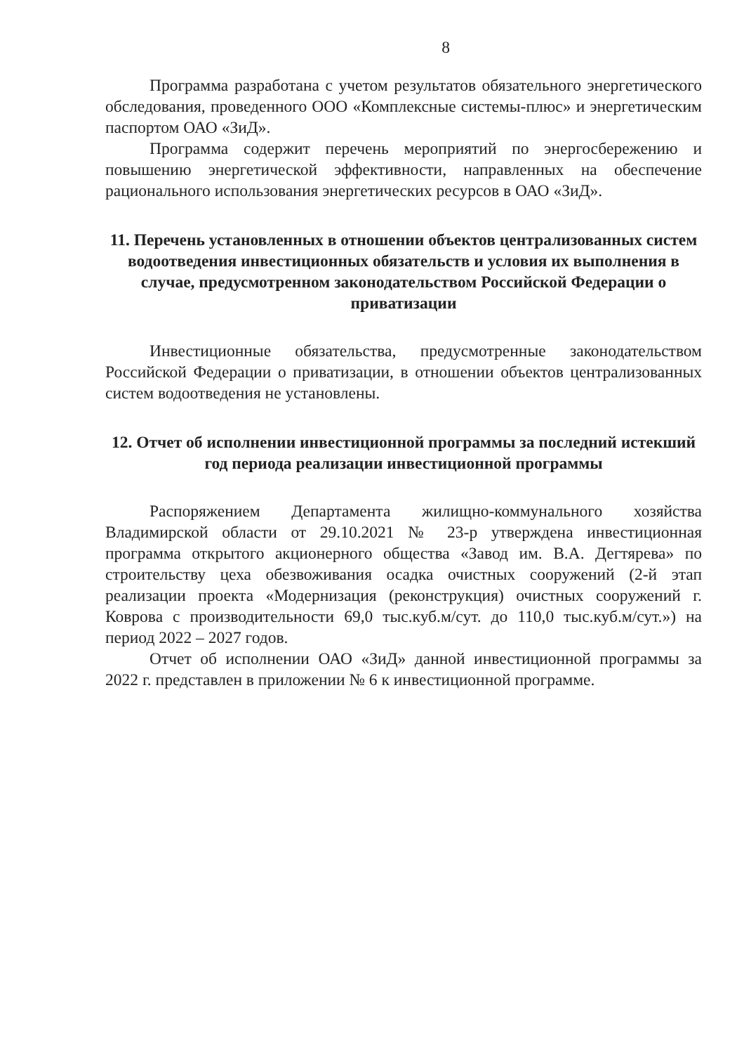8
Программа разработана с учетом результатов обязательного энергетического обследования, проведенного ООО «Комплексные системы-плюс» и энергетическим паспортом ОАО «ЗиД».
Программа содержит перечень мероприятий по энергосбережению и повышению энергетической эффективности, направленных на обеспечение рационального использования энергетических ресурсов в ОАО «ЗиД».
11. Перечень установленных в отношении объектов централизованных систем водоотведения инвестиционных обязательств и условия их выполнения в случае, предусмотренном законодательством Российской Федерации о приватизации
Инвестиционные обязательства, предусмотренные законодательством Российской Федерации о приватизации, в отношении объектов централизованных систем водоотведения не установлены.
12. Отчет об исполнении инвестиционной программы за последний истекший год периода реализации инвестиционной программы
Распоряжением Департамента жилищно-коммунального хозяйства Владимирской области от 29.10.2021 № 23-р утверждена инвестиционная программа открытого акционерного общества «Завод им. В.А. Дегтярева» по строительству цеха обезвоживания осадка очистных сооружений (2-й этап реализации проекта «Модернизация (реконструкция) очистных сооружений г. Коврова с производительности 69,0 тыс.куб.м/сут. до 110,0 тыс.куб.м/сут.») на период 2022 – 2027 годов.
Отчет об исполнении ОАО «ЗиД» данной инвестиционной программы за 2022 г. представлен в приложении № 6 к инвестиционной программе.